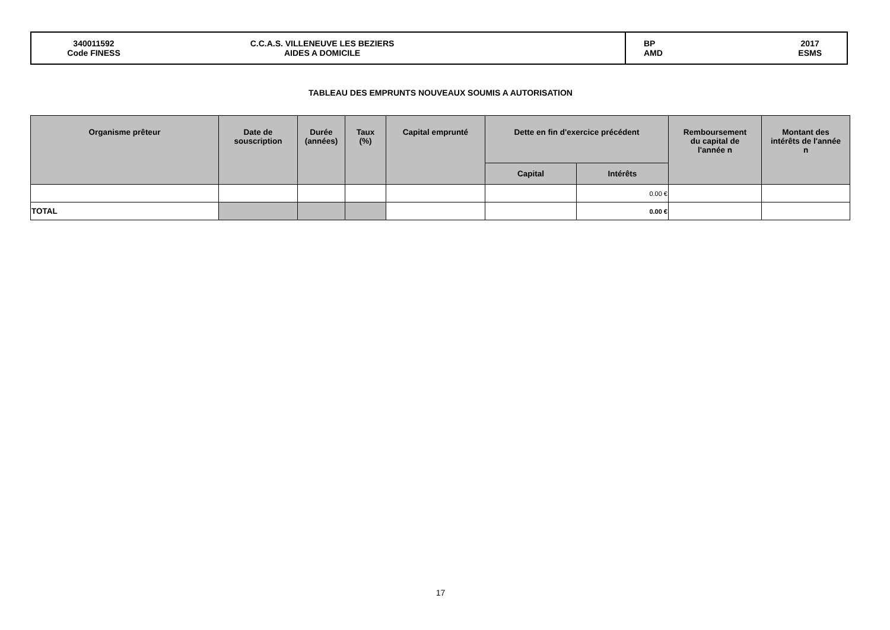| 340011592 Code FINESS C.C.A.S. VILLENEUVE LES BEZIERS AIDES A DOMICILE | BP AMD 2017 ESMS |
TABLEAU DES EMPRUNTS NOUVEAUX SOUMIS A AUTORISATION
| Organisme prêteur | Date de souscription | Durée (années) | Taux (%) | Capital emprunté | Dette en fin d'exercice précédent | | Remboursement du capital de l'année n | Montant des intérêts de l'année n |
| --- | --- | --- | --- | --- | --- | --- | --- | --- |
| | | | | | Capital | Intérêts | | |
| | | | | | | 0.00 € | | |
| TOTAL | | | | | | 0.00 € | | |
17